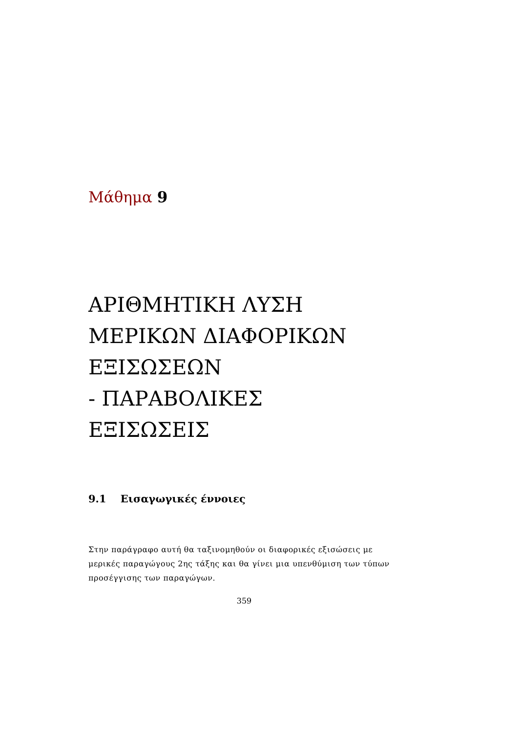Μάθημα 9
ΑΡΙΘΜΗΤΙΚΗ ΛΥΣΗ
ΜΕΡΙΚΩΝ ΔΙΑΦΟΡΙΚΩΝ
ΕΞΙΣΩΣΕΩΝ
- ΠΑΡΑΒΟΛΙΚΕΣ
ΕΞΙΣΩΣΕΙΣ
9.1 Εισαγωγικές έννοιες
Στην παράγραφο αυτή θα ταξινομηθούν οι διαφορικές εξισώσεις με μερικές παραγώγους 2ης τάξης και θα γίνει μια υπενθύμιση των τύπων προσέγγισης των παραγώγων.
359